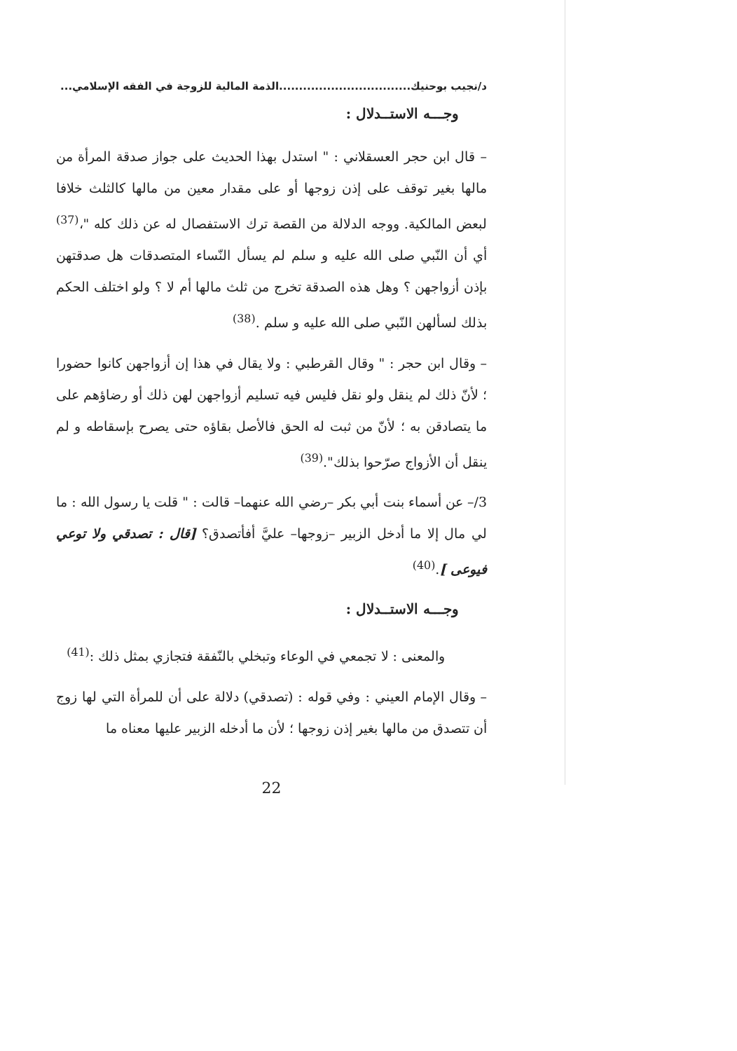د/نجيب بوحنيك.................................الذمة المالية للزوجة في الفقه الإسلامي...
وجـــه الاستــدلال :
– قال ابن حجر العسقلاني : " استدل بهذا الحديث على جواز صدقة المرأة من مالها بغير توقف على إذن زوجها أو على مقدار معين من مالها كالثلث خلافا لبعض المالكية. ووجه الدلالة من القصة ترك الاستفصال له عن ذلك كله "،<sup>(37)</sup> أي أن النّبي صلى الله عليه و سلم لم يسأل النّساء المتصدقات هل صدقتهن بإذن أزواجهن ؟ وهل هذه الصدقة تخرج من ثلث مالها أم لا ؟ ولو اختلف الحكم بذلك لسألهن النّبي صلى الله عليه و سلم .<sup>(38)</sup>
– وقال ابن حجر : " وقال القرطبي : ولا يقال في هذا إن أزواجهن كانوا حضورا ؛ لأنّ ذلك لم ينقل ولو نقل فليس فيه تسليم أزواجهن لهن ذلك أو رضاؤهم على ما يتصادقن به ؛ لأنّ من ثبت له الحق فالأصل بقاؤه حتى يصرح بإسقاطه و لم ينقل أن الأزواج صرّحوا بذلك".<sup>(39)</sup>
3/– عن أسماء بنت أبي بكر –رضي الله عنهما– قالت : " قلت يا رسول الله : ما لي مال إلا ما أدخل الزبير –زوجها– عليَّ أفأتصدق؟ [قال : تصدقي ولا توعي فيوعى ].<sup>(40)</sup>
وجـــه الاستــدلال :
والمعنى : لا تجمعي في الوعاء وتبخلي بالنّفقة فتجازي بمثل ذلك :<sup>(41)</sup>
– وقال الإمام العيني : وفي قوله : (تصدقي) دلالة على أن للمرأة التي لها زوج أن تتصدق من مالها بغير إذن زوجها ؛ لأن ما أدخله الزبير عليها معناه ما
22